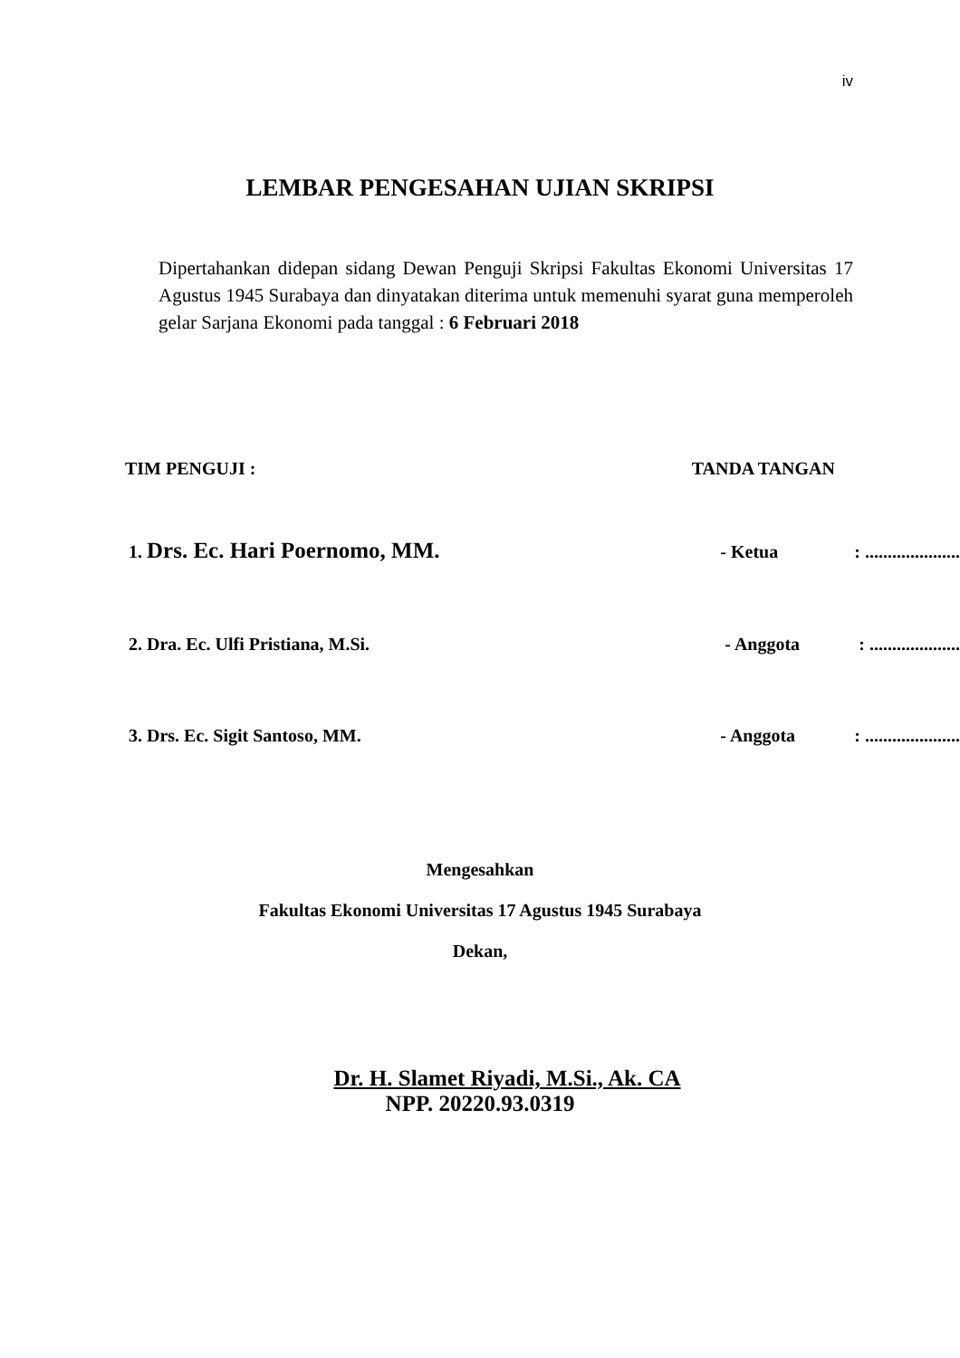iv
LEMBAR PENGESAHAN UJIAN SKRIPSI
Dipertahankan didepan sidang Dewan Penguji Skripsi Fakultas Ekonomi Universitas 17 Agustus 1945 Surabaya dan dinyatakan diterima untuk memenuhi syarat guna memperoleh gelar Sarjana Ekonomi pada tanggal : 6 Februari 2018
TIM PENGUJI : TANDA TANGAN
1. Drs. Ec. Hari Poernomo, MM. - Ketua: .....................
2. Dra. Ec. Ulfi Pristiana, M.Si. - Anggota: ....................
3. Drs. Ec. Sigit Santoso, MM. - Anggota: .....................
Mengesahkan
Fakultas Ekonomi Universitas 17 Agustus 1945 Surabaya
Dekan,
Dr. H. Slamet Riyadi, M.Si., Ak. CA
NPP. 20220.93.0319